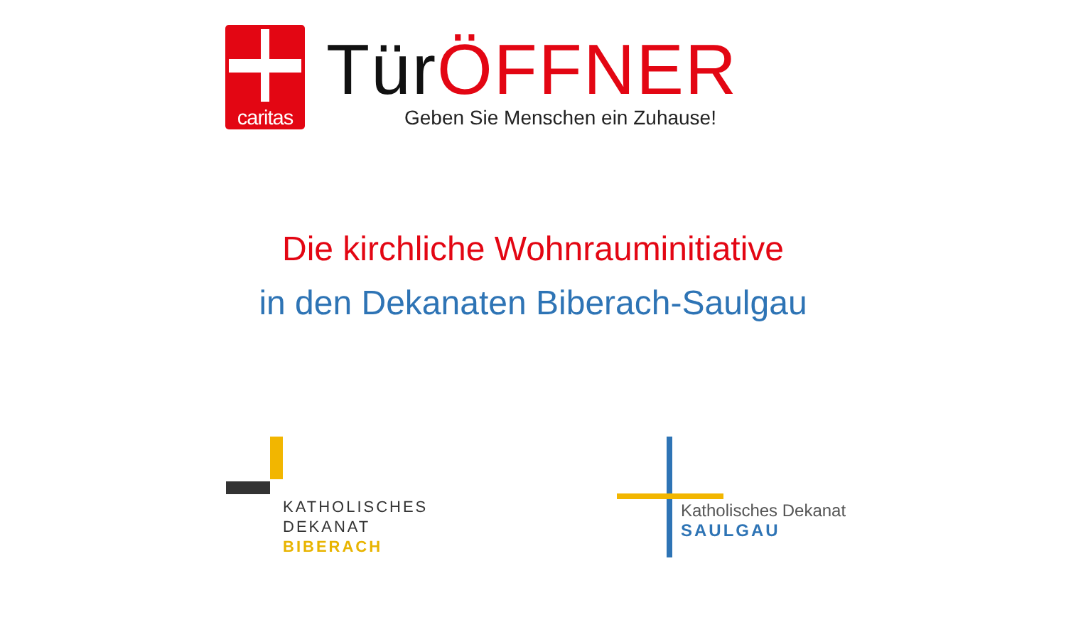caritas
Tür ÖFFNER
Geben Sie Menschen ein Zuhause!
Die kirchliche Wohnrauminitiative
in den Dekanaten Biberach-Saulgau
KATHOLISCHES
DEKANAT
BIBERACH
Katholisches Dekanat
SAULGAU